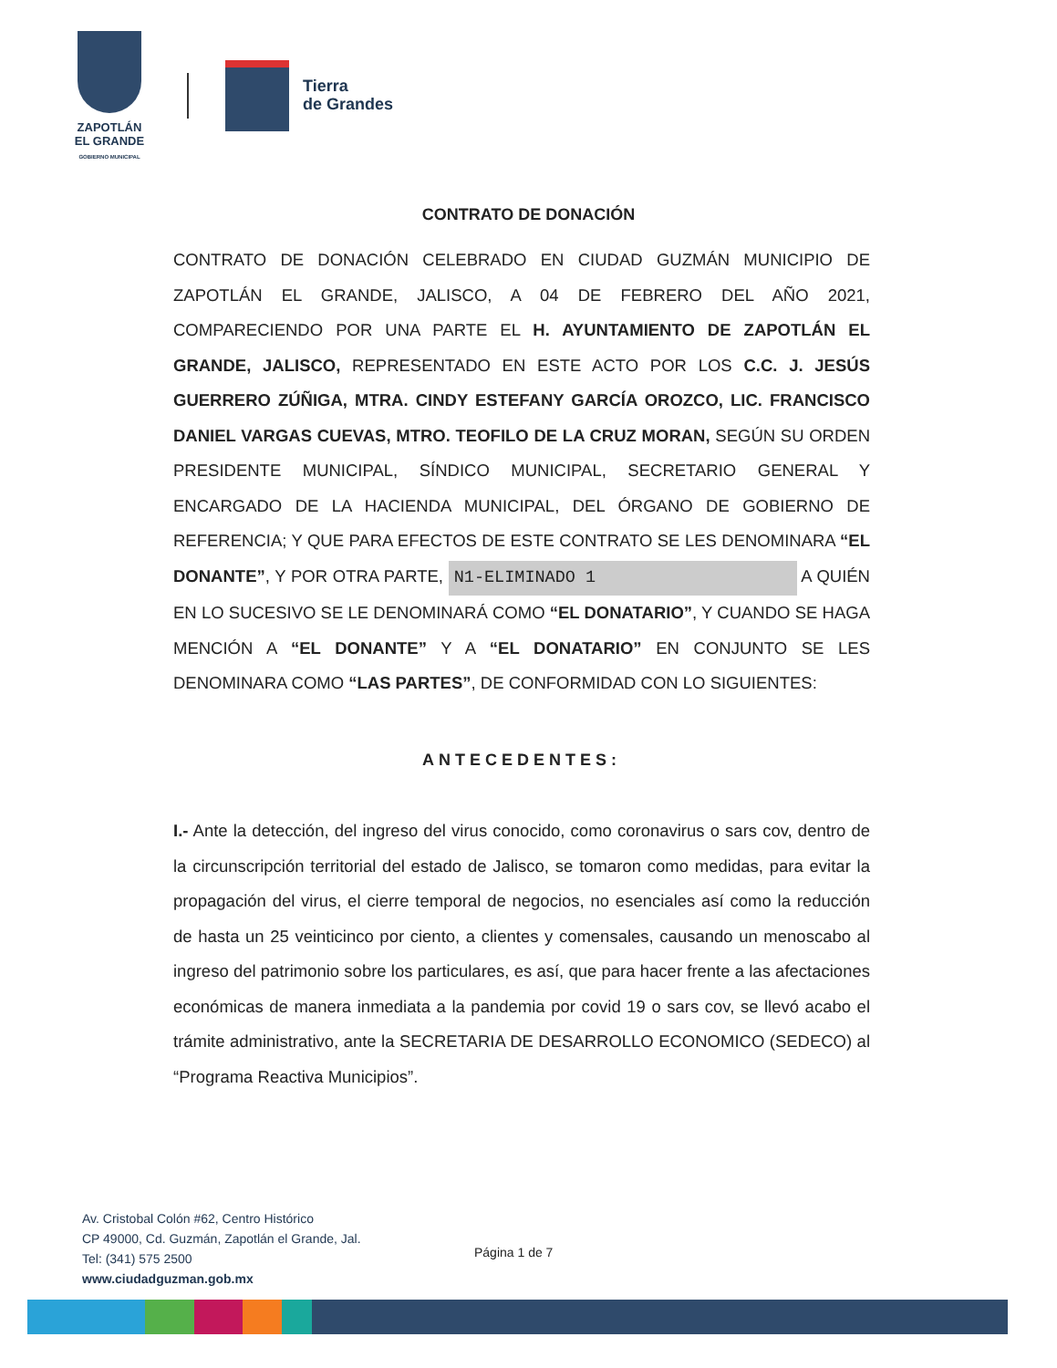ZAPOTLÁN
EL GRANDE
GOBIERNO MUNICIPAL
Tierra
de Grandes
CONTRATO DE DONACIÓN
CONTRATO DE DONACIÓN CELEBRADO EN CIUDAD GUZMÁN MUNICIPIO DE ZAPOTLÁN EL GRANDE, JALISCO, A 04 DE FEBRERO DEL AÑO 2021, COMPARECIENDO POR UNA PARTE EL H. AYUNTAMIENTO DE ZAPOTLÁN EL GRANDE, JALISCO, REPRESENTADO EN ESTE ACTO POR LOS C.C. J. JESÚS GUERRERO ZÚÑIGA, MTRA. CINDY ESTEFANY GARCÍA OROZCO, LIC. FRANCISCO DANIEL VARGAS CUEVAS, MTRO. TEOFILO DE LA CRUZ MORAN, SEGÚN SU ORDEN PRESIDENTE MUNICIPAL, SÍNDICO MUNICIPAL, SECRETARIO GENERAL Y ENCARGADO DE LA HACIENDA MUNICIPAL, DEL ÓRGANO DE GOBIERNO DE REFERENCIA; Y QUE PARA EFECTOS DE ESTE CONTRATO SE LES DENOMINARA “EL DONANTE”, Y POR OTRA PARTE, N1-ELIMINADO 1 A QUIÉN EN LO SUCESIVO SE LE DENOMINARÁ COMO “EL DONATARIO”, Y CUANDO SE HAGA MENCIÓN A “EL DONANTE” Y A “EL DONATARIO” EN CONJUNTO SE LES DENOMINARA COMO “LAS PARTES”, DE CONFORMIDAD CON LO SIGUIENTES:
ANTECEDENTES:
I.- Ante la detección, del ingreso del virus conocido, como coronavirus o sars cov, dentro de la circunscripción territorial del estado de Jalisco, se tomaron como medidas, para evitar la propagación del virus, el cierre temporal de negocios, no esenciales así como la reducción de hasta un 25 veinticinco por ciento, a clientes y comensales, causando un menoscabo al ingreso del patrimonio sobre los particulares, es así, que para hacer frente a las afectaciones económicas de manera inmediata a la pandemia por covid 19 o sars cov, se llevó acabo el trámite administrativo, ante la SECRETARIA DE DESARROLLO ECONOMICO (SEDECO) al “Programa Reactiva Municipios”.
Av. Cristobal Colón #62, Centro Histórico
CP 49000, Cd. Guzmán, Zapotlán el Grande, Jal.
Tel: (341) 575 2500
www.ciudadguzman.gob.mx
Página 1 de 7